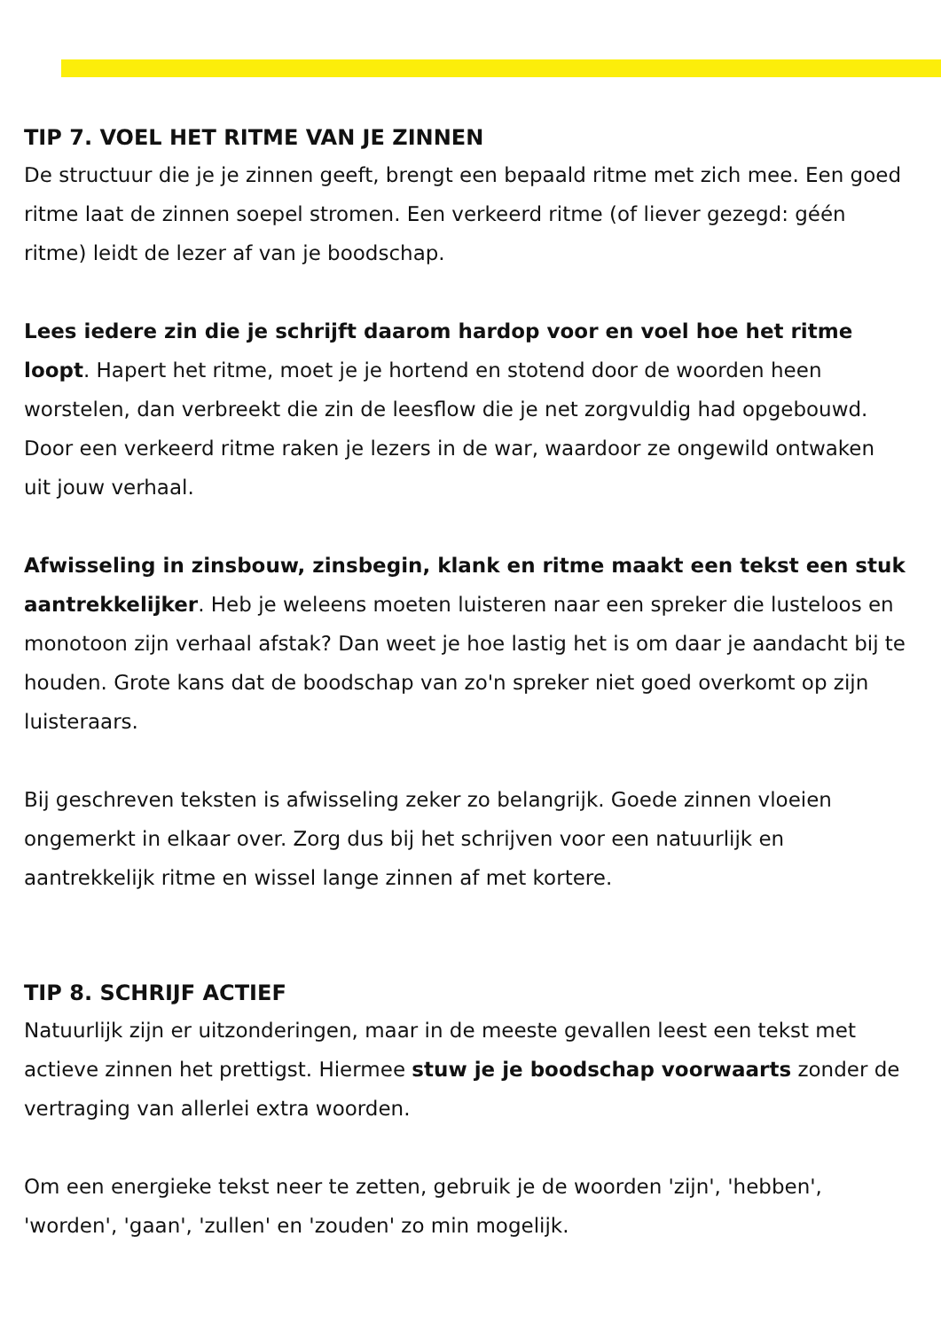TIP 7. VOEL HET RITME VAN JE ZINNEN
De structuur die je je zinnen geeft, brengt een bepaald ritme met zich mee. Een goed ritme laat de zinnen soepel stromen. Een verkeerd ritme (of liever gezegd: géén ritme) leidt de lezer af van je boodschap.
Lees iedere zin die je schrijft daarom hardop voor en voel hoe het ritme loopt. Hapert het ritme, moet je je hortend en stotend door de woorden heen worstelen, dan verbreekt die zin de leesflow die je net zorgvuldig had opgebouwd. Door een verkeerd ritme raken je lezers in de war, waardoor ze ongewild ontwaken uit jouw verhaal.
Afwisseling in zinsbouw, zinsbegin, klank en ritme maakt een tekst een stuk aantrekkelijker. Heb je weleens moeten luisteren naar een spreker die lusteloos en monotoon zijn verhaal afstak? Dan weet je hoe lastig het is om daar je aandacht bij te houden. Grote kans dat de boodschap van zo'n spreker niet goed overkomt op zijn luisteraars.
Bij geschreven teksten is afwisseling zeker zo belangrijk. Goede zinnen vloeien ongemerkt in elkaar over. Zorg dus bij het schrijven voor een natuurlijk en aantrekkelijk ritme en wissel lange zinnen af met kortere.
TIP 8. SCHRIJF ACTIEF
Natuurlijk zijn er uitzonderingen, maar in de meeste gevallen leest een tekst met actieve zinnen het prettigst. Hiermee stuw je je boodschap voorwaarts zonder de vertraging van allerlei extra woorden.
Om een energieke tekst neer te zetten, gebruik je de woorden 'zijn', 'hebben', 'worden', 'gaan', 'zullen' en 'zouden' zo min mogelijk.